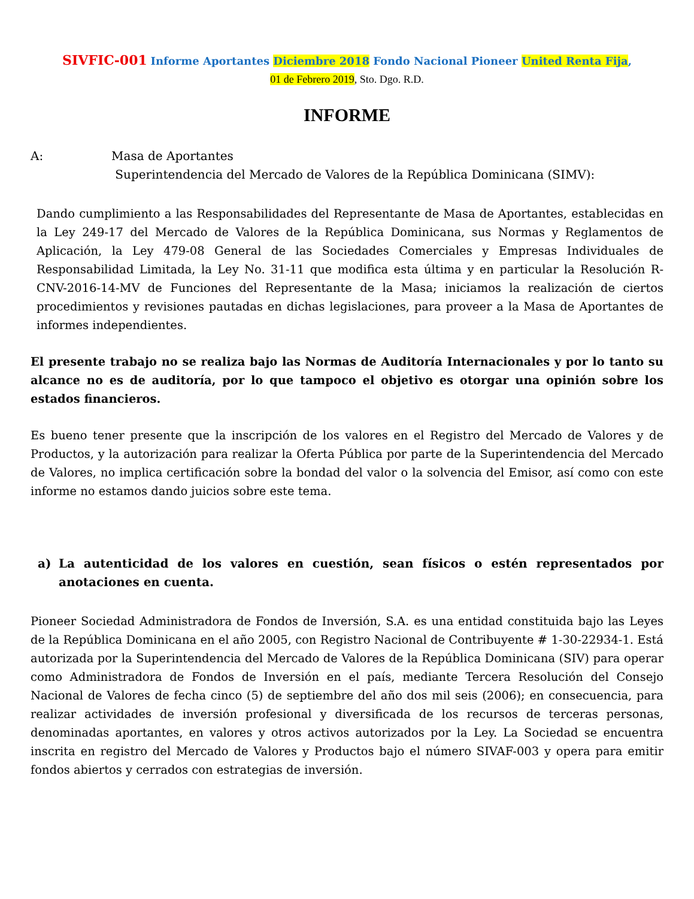SIVFIC-001 Informe Aportantes Diciembre 2018 Fondo Nacional Pioneer United Renta Fija,
01 de Febrero 2019, Sto. Dgo. R.D.
INFORME
A: Masa de Aportantes
Superintendencia del Mercado de Valores de la República Dominicana (SIMV):
Dando cumplimiento a las Responsabilidades del Representante de Masa de Aportantes, establecidas en la Ley 249-17 del Mercado de Valores de la República Dominicana, sus Normas y Reglamentos de Aplicación, la Ley 479-08 General de las Sociedades Comerciales y Empresas Individuales de Responsabilidad Limitada, la Ley No. 31-11 que modifica esta última y en particular la Resolución R-CNV-2016-14-MV de Funciones del Representante de la Masa; iniciamos la realización de ciertos procedimientos y revisiones pautadas en dichas legislaciones, para proveer a la Masa de Aportantes de informes independientes.
El presente trabajo no se realiza bajo las Normas de Auditoría Internacionales y por lo tanto su alcance no es de auditoría, por lo que tampoco el objetivo es otorgar una opinión sobre los estados financieros.
Es bueno tener presente que la inscripción de los valores en el Registro del Mercado de Valores y de Productos, y la autorización para realizar la Oferta Pública por parte de la Superintendencia del Mercado de Valores, no implica certificación sobre la bondad del valor o la solvencia del Emisor, así como con este informe no estamos dando juicios sobre este tema.
a) La autenticidad de los valores en cuestión, sean físicos o estén representados por anotaciones en cuenta.
Pioneer Sociedad Administradora de Fondos de Inversión, S.A. es una entidad constituida bajo las Leyes de la República Dominicana en el año 2005, con Registro Nacional de Contribuyente # 1-30-22934-1. Está autorizada por la Superintendencia del Mercado de Valores de la República Dominicana (SIV) para operar como Administradora de Fondos de Inversión en el país, mediante Tercera Resolución del Consejo Nacional de Valores de fecha cinco (5) de septiembre del año dos mil seis (2006); en consecuencia, para realizar actividades de inversión profesional y diversificada de los recursos de terceras personas, denominadas aportantes, en valores y otros activos autorizados por la Ley. La Sociedad se encuentra inscrita en registro del Mercado de Valores y Productos bajo el número SIVAF-003 y opera para emitir fondos abiertos y cerrados con estrategias de inversión.